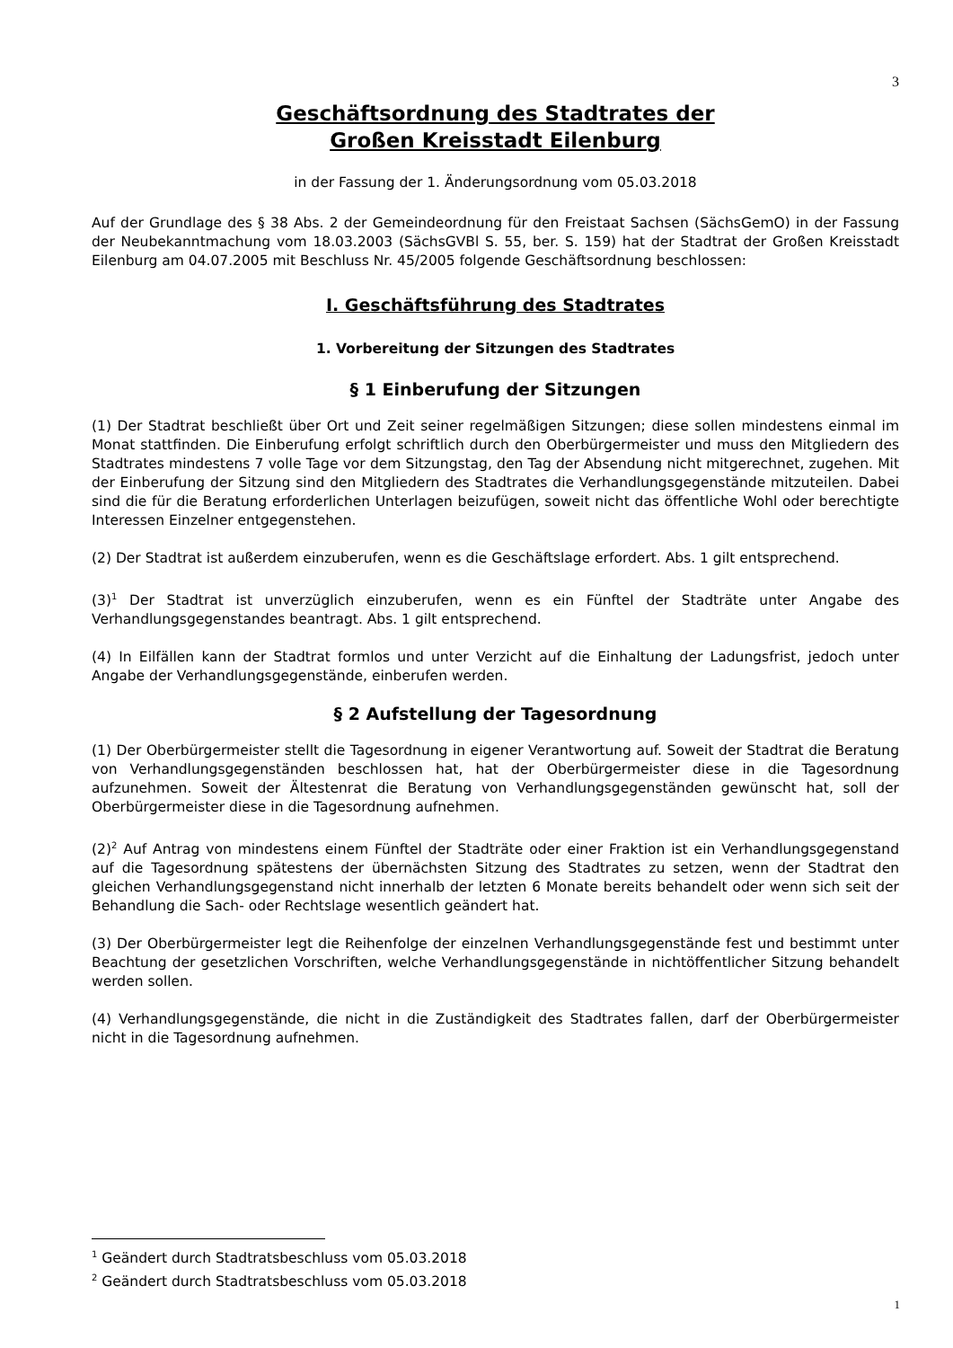3
Geschäftsordnung des Stadtrates der
Großen Kreisstadt Eilenburg
in der Fassung der 1. Änderungsordnung vom 05.03.2018
Auf der Grundlage des § 38 Abs. 2 der Gemeindeordnung für den Freistaat Sachsen (SächsGemO) in der Fassung der Neubekanntmachung vom 18.03.2003 (SächsGVBl S. 55, ber. S. 159) hat der Stadtrat der Großen Kreisstadt Eilenburg am 04.07.2005 mit Beschluss Nr. 45/2005 folgende Geschäftsordnung beschlossen:
I. Geschäftsführung des Stadtrates
1. Vorbereitung der Sitzungen des Stadtrates
§ 1 Einberufung der Sitzungen
(1) Der Stadtrat beschließt über Ort und Zeit seiner regelmäßigen Sitzungen; diese sollen mindestens einmal im Monat stattfinden. Die Einberufung erfolgt schriftlich durch den Oberbürgermeister und muss den Mitgliedern des Stadtrates mindestens 7 volle Tage vor dem Sitzungstag, den Tag der Absendung nicht mitgerechnet, zugehen. Mit der Einberufung der Sitzung sind den Mitgliedern des Stadtrates die Verhandlungsgegenstände mitzuteilen. Dabei sind die für die Beratung erforderlichen Unterlagen beizufügen, soweit nicht das öffentliche Wohl oder berechtigte Interessen Einzelner entgegenstehen.
(2) Der Stadtrat ist außerdem einzuberufen, wenn es die Geschäftslage erfordert. Abs. 1 gilt entsprechend.
(3)<sup>1</sup> Der Stadtrat ist unverzüglich einzuberufen, wenn es ein Fünftel der Stadträte unter Angabe des Verhandlungsgegenstandes beantragt. Abs. 1 gilt entsprechend.
(4) In Eilfällen kann der Stadtrat formlos und unter Verzicht auf die Einhaltung der Ladungsfrist, jedoch unter Angabe der Verhandlungsgegenstände, einberufen werden.
§ 2 Aufstellung der Tagesordnung
(1) Der Oberbürgermeister stellt die Tagesordnung in eigener Verantwortung auf. Soweit der Stadtrat die Beratung von Verhandlungsgegenständen beschlossen hat, hat der Oberbürgermeister diese in die Tagesordnung aufzunehmen. Soweit der Ältestenrat die Beratung von Verhandlungsgegenständen gewünscht hat, soll der Oberbürgermeister diese in die Tagesordnung aufnehmen.
(2)<sup>2</sup> Auf Antrag von mindestens einem Fünftel der Stadträte oder einer Fraktion ist ein Verhandlungsgegenstand auf die Tagesordnung spätestens der übernächsten Sitzung des Stadtrates zu setzen, wenn der Stadtrat den gleichen Verhandlungsgegenstand nicht innerhalb der letzten 6 Monate bereits behandelt oder wenn sich seit der Behandlung die Sach- oder Rechtslage wesentlich geändert hat.
(3) Der Oberbürgermeister legt die Reihenfolge der einzelnen Verhandlungsgegenstände fest und bestimmt unter Beachtung der gesetzlichen Vorschriften, welche Verhandlungsgegenstände in nichtöffentlicher Sitzung behandelt werden sollen.
(4) Verhandlungsgegenstände, die nicht in die Zuständigkeit des Stadtrates fallen, darf der Oberbürgermeister nicht in die Tagesordnung aufnehmen.
<sup>1</sup> Geändert durch Stadtratsbeschluss vom 05.03.2018
<sup>2</sup> Geändert durch Stadtratsbeschluss vom 05.03.2018
1